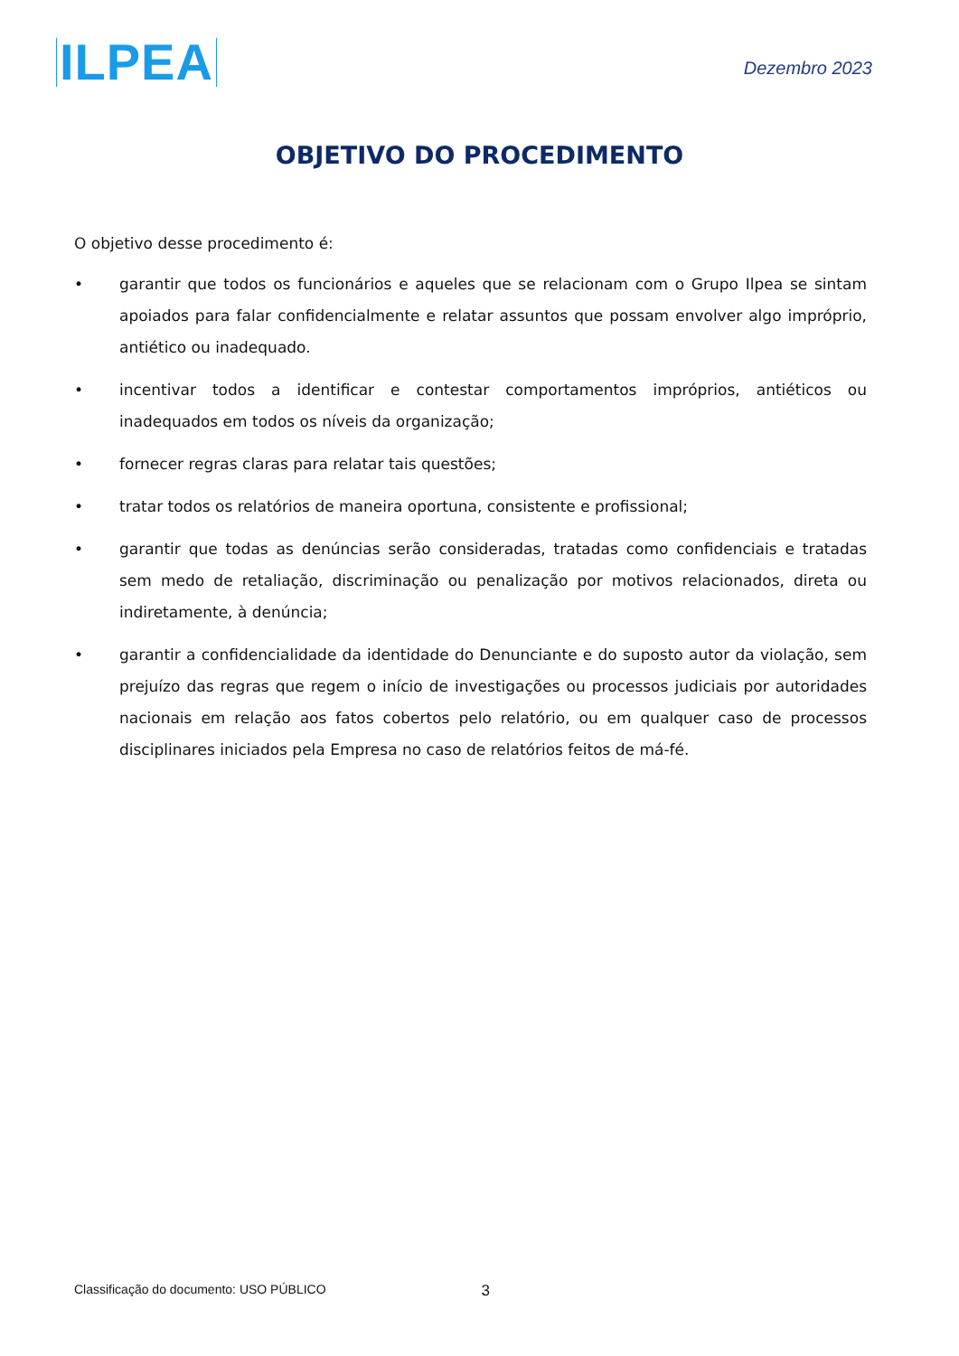ILPEA
Dezembro 2023
OBJETIVO DO PROCEDIMENTO
O objetivo desse procedimento é:
• garantir que todos os funcionários e aqueles que se relacionam com o Grupo Ilpea se sintam apoiados para falar confidencialmente e relatar assuntos que possam envolver algo impróprio, antiético ou inadequado.
• incentivar todos a identificar e contestar comportamentos impróprios, antiéticos ou inadequados em todos os níveis da organização;
• fornecer regras claras para relatar tais questões;
• tratar todos os relatórios de maneira oportuna, consistente e profissional;
• garantir que todas as denúncias serão consideradas, tratadas como confidenciais e tratadas sem medo de retaliação, discriminação ou penalização por motivos relacionados, direta ou indiretamente, à denúncia;
• garantir a confidencialidade da identidade do Denunciante e do suposto autor da violação, sem prejuízo das regras que regem o início de investigações ou processos judiciais por autoridades nacionais em relação aos fatos cobertos pelo relatório, ou em qualquer caso de processos disciplinares iniciados pela Empresa no caso de relatórios feitos de má-fé.
Classificação do documento: USO PÚBLICO 3